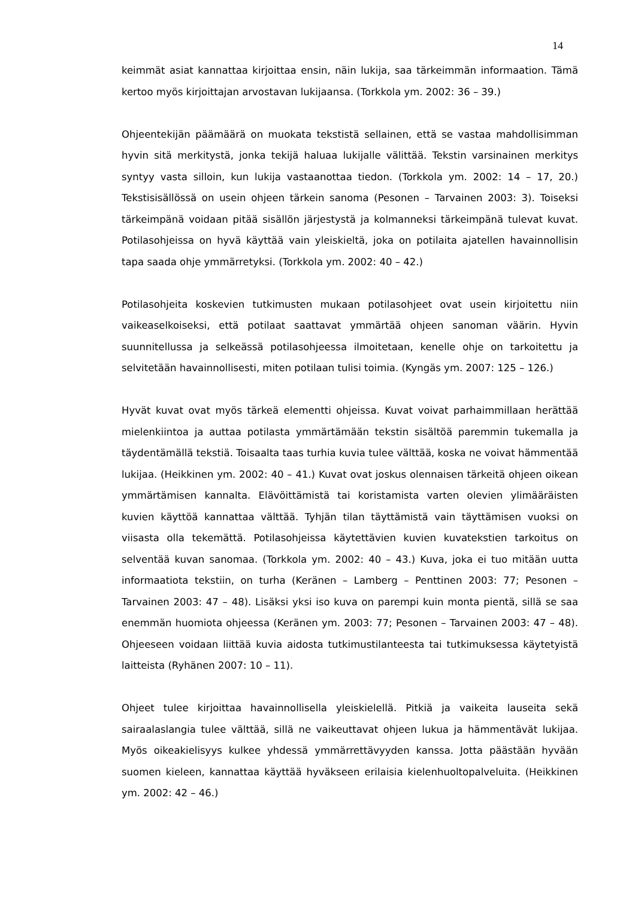14
keimmät asiat kannattaa kirjoittaa ensin, näin lukija, saa tärkeimmän informaation. Tämä kertoo myös kirjoittajan arvostavan lukijaansa. (Torkkola ym. 2002: 36 – 39.)
Ohjeentekijän päämäärä on muokata tekstistä sellainen, että se vastaa mahdollisimman hyvin sitä merkitystä, jonka tekijä haluaa lukijalle välittää. Tekstin varsinainen merkitys syntyy vasta silloin, kun lukija vastaanottaa tiedon. (Torkkola ym. 2002: 14 – 17, 20.) Tekstisisällössä on usein ohjeen tärkein sanoma (Pesonen – Tarvainen 2003: 3). Toiseksi tärkeimpänä voidaan pitää sisällön järjestystä ja kolmanneksi tärkeimpänä tulevat kuvat. Potilasohjeissa on hyvä käyttää vain yleiskieltä, joka on potilaita ajatellen havainnollisin tapa saada ohje ymmärretyksi. (Torkkola ym. 2002: 40 – 42.)
Potilasohjeita koskevien tutkimusten mukaan potilasohjeet ovat usein kirjoitettu niin vaikeaselkoiseksi, että potilaat saattavat ymmärtää ohjeen sanoman väärin. Hyvin suunnitellussa ja selkeässä potilasohjeessa ilmoitetaan, kenelle ohje on tarkoitettu ja selvitetään havainnollisesti, miten potilaan tulisi toimia. (Kyngäs ym. 2007: 125 – 126.)
Hyvät kuvat ovat myös tärkeä elementti ohjeissa. Kuvat voivat parhaimmillaan herättää mielenkiintoa ja auttaa potilasta ymmärtämään tekstin sisältöä paremmin tukemalla ja täydentämällä tekstiä. Toisaalta taas turhia kuvia tulee välttää, koska ne voivat hämmentää lukijaa. (Heikkinen ym. 2002: 40 – 41.) Kuvat ovat joskus olennaisen tärkeitä ohjeen oikean ymmärtämisen kannalta. Elävöittämistä tai koristamista varten olevien ylimääräisten kuvien käyttöä kannattaa välttää. Tyhjän tilan täyttämistä vain täyttämisen vuoksi on viisasta olla tekemättä. Potilasohjeissa käytettävien kuvien kuvatekstien tarkoitus on selventää kuvan sanomaa. (Torkkola ym. 2002: 40 – 43.) Kuva, joka ei tuo mitään uutta informaatiota tekstiin, on turha (Keränen – Lamberg – Penttinen 2003: 77; Pesonen – Tarvainen 2003: 47 – 48). Lisäksi yksi iso kuva on parempi kuin monta pientä, sillä se saa enemmän huomiota ohjeessa (Keränen ym. 2003: 77; Pesonen – Tarvainen 2003: 47 – 48). Ohjeeseen voidaan liittää kuvia aidosta tutkimustilanteesta tai tutkimuksessa käytetyistä laitteista (Ryhänen 2007: 10 – 11).
Ohjeet tulee kirjoittaa havainnollisella yleiskielellä. Pitkiä ja vaikeita lauseita sekä sairaalaslangia tulee välttää, sillä ne vaikeuttavat ohjeen lukua ja hämmentävät lukijaa. Myös oikeakielisyys kulkee yhdessä ymmärrettävyyden kanssa. Jotta päästään hyvään suomen kieleen, kannattaa käyttää hyväkseen erilaisia kielenhuoltopalveluita. (Heikkinen ym. 2002: 42 – 46.)